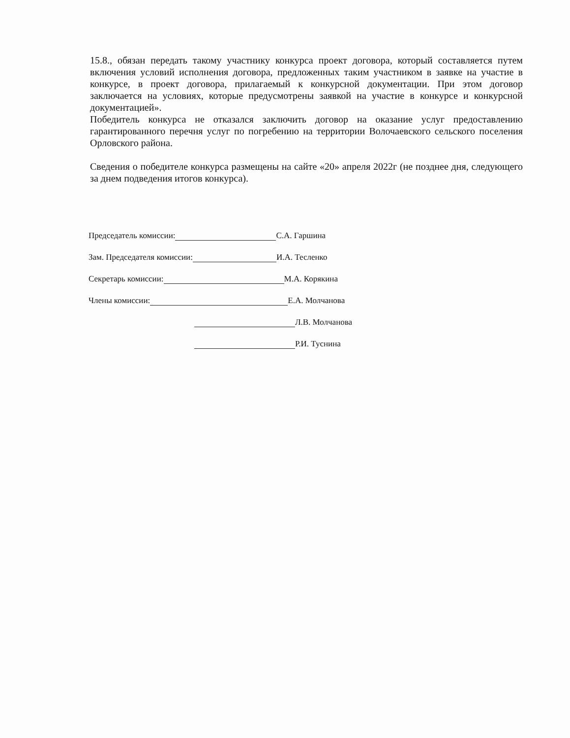15.8., обязан передать такому участнику конкурса проект договора, который составляется путем включения условий исполнения договора, предложенных таким участником в заявке на участие в конкурсе, в проект договора, прилагаемый к конкурсной документации. При этом договор заключается на условиях, которые предусмотрены заявкой на участие в конкурсе и конкурсной документацией».
Победитель конкурса не отказался заключить договор на оказание услуг предоставлению гарантированного перечня услуг по погребению на территории Волочаевского сельского поселения Орловского района.
Сведения о победителе конкурса размещены на сайте «20» апреля 2022г (не позднее дня, следующего за днем подведения итогов конкурса).
Председатель комиссии: С.А. Гаршина
Зам. Председателя комиссии: И.А. Тесленко
Секретарь комиссии: М.А. Корякина
Члены комиссии: Е.А. Молчанова
Л.В. Молчанова
Р.И. Туснина